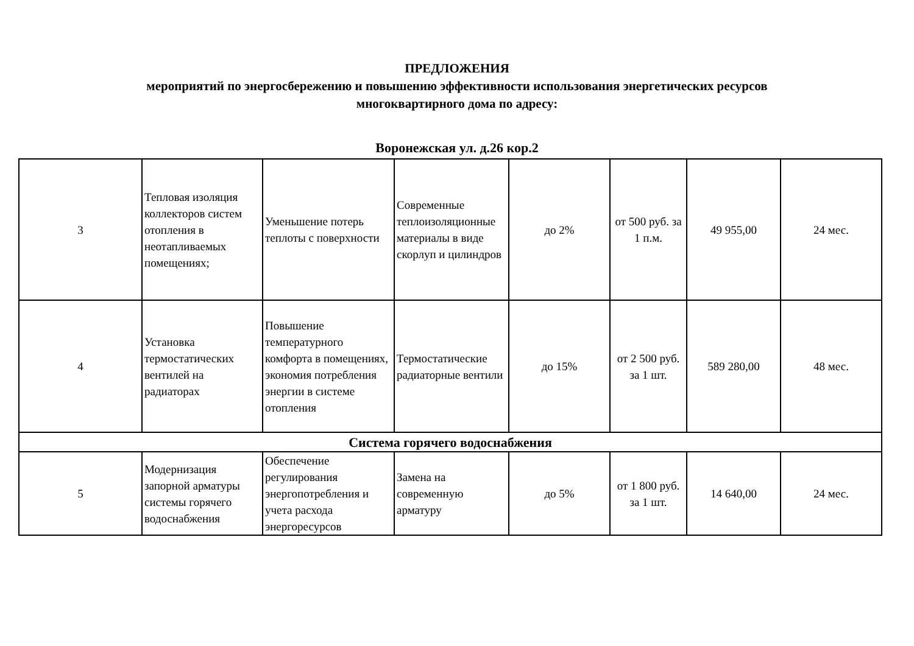ПРЕДЛОЖЕНИЯ
мероприятий по энергосбережению и повышению эффективности использования энергетических ресурсов
многоквартирного дома по адресу:
Воронежская ул. д.26 кор.2
| 3 | Тепловая изоляция коллекторов систем отопления в неотапливаемых помещениях; | Уменьшение потерь теплоты с поверхности | Современные теплоизоляционные материалы в виде скорлуп и цилиндров | до 2% | от 500 руб. за 1 п.м. | 49 955,00 | 24 мес. |
| 4 | Установка термостатических вентилей на радиаторах | Повышение температурного комфорта в помещениях, экономия потребления энергии в системе отопления | Термостатические радиаторные вентили | до 15% | от 2 500 руб. за 1 шт. | 589 280,00 | 48 мес. |
| Система горячего водоснабжения | | | | | | | |
| 5 | Модернизация запорной арматуры системы горячего водоснабжения | Обеспечение регулирования энергопотребления и учета расхода энергоресурсов | Замена на современную арматуру | до 5% | от 1 800 руб. за 1 шт. | 14 640,00 | 24 мес. |